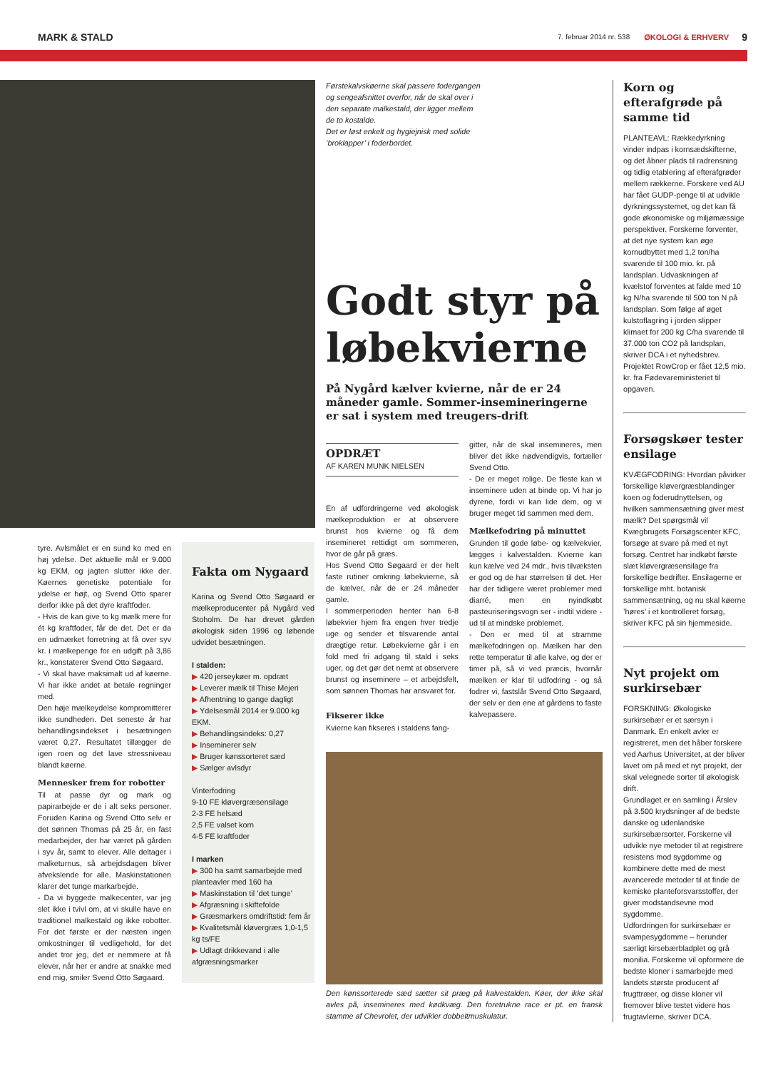MARK & STALD 7. februar 2014 nr. 538 ØKOLOGI & ERHVERV 9
tyre. Avlsmålet er en sund ko med en høj ydelse. Det aktuelle mål er 9.000 kg EKM, og jagten slutter ikke der. Køernes genetiske potentiale for ydelse er højt, og Svend Otto sparer derfor ikke på det dyre kraftfoder.
- Hvis de kan give to kg mælk mere for ét kg kraftfoder, får de det. Det er da en udmærket forretning at få over syv kr. i mælkepenge for en udgift på 3,86 kr., konstaterer Svend Otto Søgaard.
- Vi skal have maksimalt ud af køerne. Vi har ikke andet at betale regninger med.
Den høje mælkeydelse kompromitterer ikke sundheden. Det seneste år har behandlingsindekset i besætningen været 0,27. Resultatet tillægger de igen roen og det lave stressniveau blandt køerne.
Mennesker frem for robotter
Til at passe dyr og mark og papirarbejde er de i alt seks personer. Foruden Karina og Svend Otto selv er det sønnen Thomas på 25 år, en fast medarbejder, der har været på gården i syv år, samt to elever. Alle deltager i malketurnus, så arbejdsdagen bliver afvekslende for alle. Maskinstationen klarer det tunge markarbejde.
- Da vi byggede malkecenter, var jeg slet ikke i tvivl om, at vi skulle have en traditionel malkestald og ikke robotter. For det første er der næsten ingen omkostninger til vedligehold, for det andet tror jeg, det er nemmere at få elever, når her er andre at snakke med end mig, smiler Svend Otto Søgaard.
Fakta om Nygaard
Karina og Svend Otto Søgaard er mælkeproducenter på Nygård ved Stoholm. De har drevet gården økologisk siden 1996 og løbende udvidet besætningen.
I stalden:
▶ 420 jerseykøer m. opdræt
▶ Leverer mælk til Thise Mejeri
▶ Afhentning to gange dagligt
▶ Ydelsesmål 2014 er 9.000 kg EKM.
▶ Behandlingsindeks: 0,27
▶ Inseminerer selv
▶ Bruger kønssorteret sæd
▶ Sælger avlsdyr
Vinterfodring
9-10 FE kløvergræsensilage
2-3 FE helsæd
2,5 FE valset korn
4-5 FE kraftfoder
I marken
▶ 300 ha samt samarbejde med planteavler med 160 ha
▶ Maskinstation til ’det tunge’
▶ Afgræsning i skiftefolde
▶ Græsmarkers omdriftstid: fem år
▶ Kvalitetsmål kløvergræs 1,0-1,5 kg ts/FE
▶ Udlagt drikkevand i alle afgræsningsmarker
Førstekalvskøerne skal passere fodergangen og sengeafsnittet overfor, når de skal over i den separate malkestald, der ligger mellem de to kostalde.
Det er løst enkelt og hygiejnisk med solide ’broklapper’ i foderbordet.
Godt styr på løbekvierne
På Nygård kælver kvierne, når de er 24 måneder gamle. Sommer-insemineringerne er sat i system med treugers-drift
OPDRÆT
AF KAREN MUNK NIELSEN
En af udfordringerne ved økologisk mælkeproduktion er at observere brunst hos kvierne og få dem insemineret rettidigt om sommeren, hvor de går på græs.
Hos Svend Otto Søgaard er der helt faste rutiner omkring løbekvierne, så de kælver, når de er 24 måneder gamle.
I sommerperioden henter han 6-8 løbekvier hjem fra engen hver tredje uge og sender et tilsvarende antal drægtige retur. Løbekvierne går i en fold med fri adgang til stald i seks uger, og det gør det nemt at observere brunst og inseminere – et arbejdsfelt, som sønnen Thomas har ansvaret for.
Fikserer ikke
Kvierne kan fikseres i staldens fang-
gitter, når de skal insemineres, men bliver det ikke nødvendigvis, fortæller Svend Otto.
- De er meget rolige. De fleste kan vi inseminere uden at binde op. Vi har jo dyrene, fordi vi kan lide dem, og vi bruger meget tid sammen med dem.
Mælkefodring på minuttet
Grunden til gode løbe- og kælvekvier, lægges i kalvestalden. Kvierne kan kun kælve ved 24 mdr., hvis tilvæksten er god og de har størrelsen til det. Her har der tidligere været problemer med diarré, men en nyindkøbt pasteuriseringsvogn ser - indtil videre - ud til at mindske problemet.
- Den er med til at stramme mælkefodringen op. Mælken har den rette temperatur til alle kalve, og der er timer på, så vi ved præcis, hvornår mælken er klar til udfodring - og så fodrer vi, fastslår Svend Otto Søgaard, der selv er den ene af gårdens to faste kalvepassere.
Den kønssorterede sæd sætter sit præg på kalvestalden. Køer, der ikke skal avles på, insemineres med kødkvæg. Den foretrukne race er pt. en fransk stamme af Chevrolet, der udvikler dobbeltmuskulatur.
Korn og efterafgrøde på samme tid
PLANTEAVL: Rækkedyrkning vinder indpas i kornsædskifterne, og det åbner plads til radrensning og tidlig etablering af efterafgrøder mellem rækkerne. Forskere ved AU har fået GUDP-penge til at udvikle dyrkningssystemet, og det kan få gode økonomiske og miljømæssige perspektiver. Forskerne forventer, at det nye system kan øge kornudbyttet med 1,2 ton/ha svarende til 100 mio. kr. på landsplan. Udvaskningen af kvælstof forventes at falde med 10 kg N/ha svarende til 500 ton N på landsplan. Som følge af øget kulstoflagring i jorden slipper klimaet for 200 kg C/ha svarende til 37.000 ton CO2 på landsplan, skriver DCA i et nyhedsbrev.
Projektet RowCrop er fået 12,5 mio. kr. fra Fødevareministeriet til opgaven.
Forsøgskøer tester ensilage
KVÆGFODRING: Hvordan påvirker forskellige kløvergræsblandinger koen og foderudnyttelsen, og hvilken sammensætning giver mest mælk? Det spørgsmål vil Kvægbrugets Forsøgscenter KFC, forsøge at svare på med et nyt forsøg. Centret har indkøbt første slæt kløvergræsensilage fra forskellige bedrifter. Ensilagerne er forskellige mht. botanisk sammensætning, og nu skal køerne ’høres’ i et kontrolleret forsøg, skriver KFC på sin hjemmeside.
Nyt projekt om surkirsebær
FORSKNING: Økologiske surkirsebær er et særsyn i Danmark. En enkelt avler er registreret, men det håber forskere ved Aarhus Universitet, at der bliver lavet om på med et nyt projekt, der skal velegnede sorter til økologisk drift.
Grundlaget er en samling i Årslev på 3.500 krydsninger af de bedste danske og udenlandske surkirsebærsorter. Forskerne vil udvikle nye metoder til at registrere resistens mod sygdomme og kombinere dette med de mest avancerede metoder til at finde de kemiske planteforsvarsstoffer, der giver modstandsevne mod sygdomme.
Udfordringen for surkirsebær er svampesygdomme – herunder særligt kirsebærbladplet og grå monilia. Forskerne vil opformere de bedste kloner i samarbejde med landets største producent af frugttræer, og disse kloner vil fremover blive testet videre hos frugtavlerne, skriver DCA.